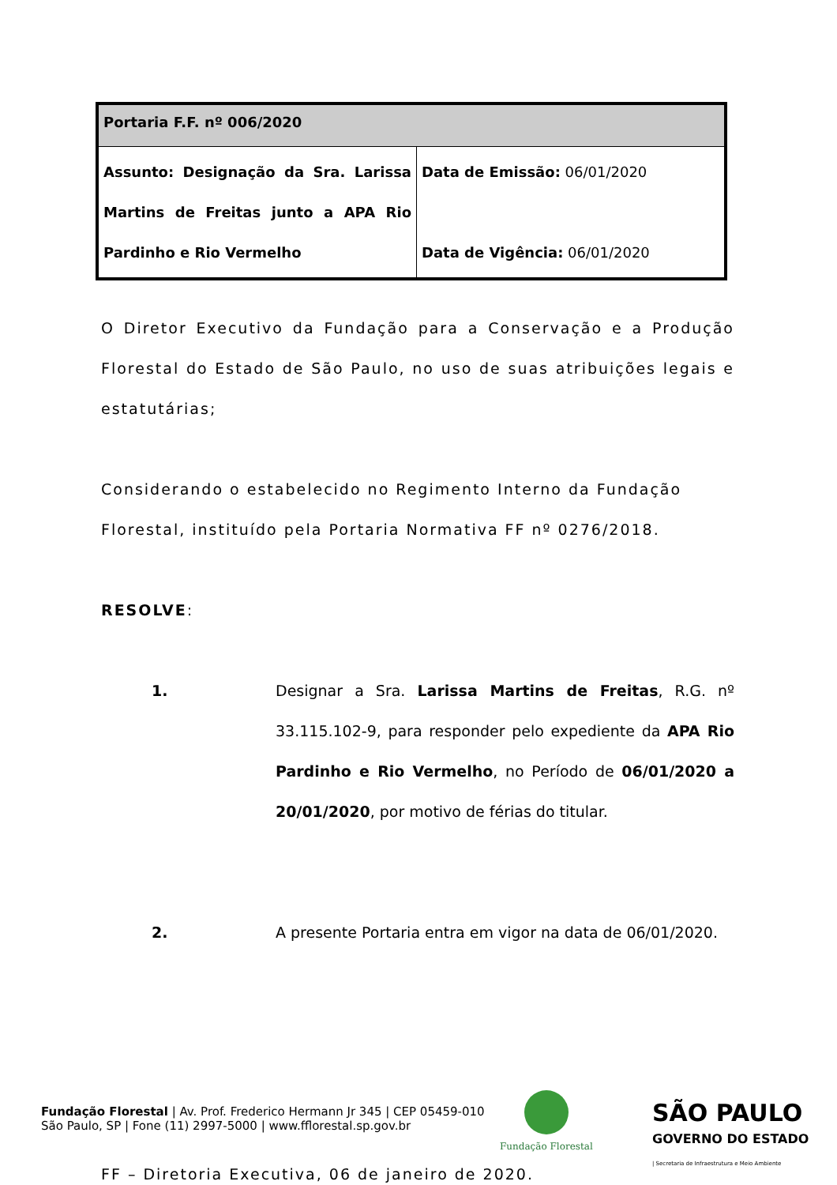| Portaria F.F. nº 006/2020 | |
| Assunto: Designação da Sra. Larissa Martins de Freitas junto a APA Rio Pardinho e Rio Vermelho | Data de Emissão: 06/01/2020 Data de Vigência: 06/01/2020 |
O Diretor Executivo da Fundação para a Conservação e a Produção Florestal do Estado de São Paulo, no uso de suas atribuições legais e estatutárias;
Considerando o estabelecido no Regimento Interno da Fundação Florestal, instituído pela Portaria Normativa FF nº 0276/2018.
RESOLVE:
1. Designar a Sra. Larissa Martins de Freitas, R.G. nº 33.115.102-9, para responder pelo expediente da APA Rio Pardinho e Rio Vermelho, no Período de 06/01/2020 a 20/01/2020, por motivo de férias do titular.
2. A presente Portaria entra em vigor na data de 06/01/2020.
FF – Diretoria Executiva, 06 de janeiro de 2020.
Fundação Florestal | Av. Prof. Frederico Hermann Jr 345 | CEP 05459-010
São Paulo, SP | Fone (11) 2997-5000 | www.fflorestal.sp.gov.br
Fundação Florestal
SÃO PAULO
GOVERNO DO ESTADO
| Secretaria de Infraestrutura e Meio Ambiente